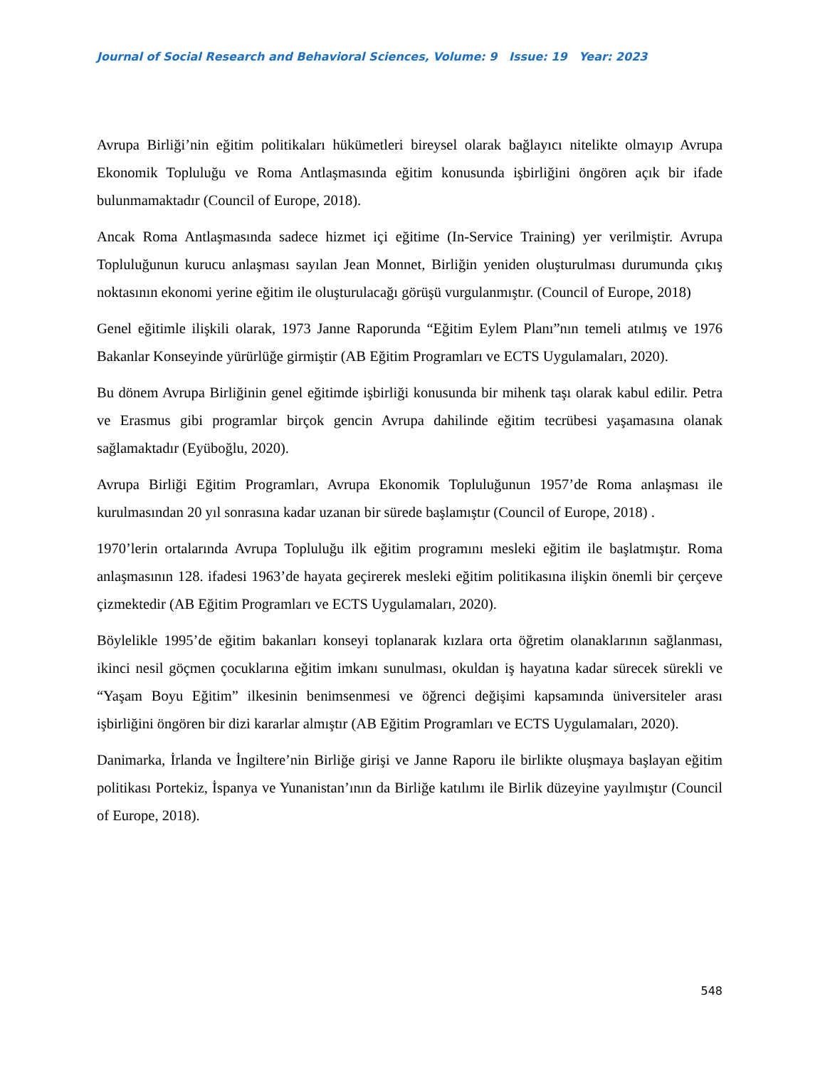Journal of Social Research and Behavioral Sciences, Volume: 9 Issue: 19 Year: 2023
Avrupa Birliği’nin eğitim politikaları hükümetleri bireysel olarak bağlayıcı nitelikte olmayıp Avrupa Ekonomik Topluluğu ve Roma Antlaşmasında eğitim konusunda işbirliğini öngören açık bir ifade bulunmamaktadır (Council of Europe, 2018).
Ancak Roma Antlaşmasında sadece hizmet içi eğitime (In-Service Training) yer verilmiştir. Avrupa Topluluğunun kurucu anlaşması sayılan Jean Monnet, Birliğin yeniden oluşturulması durumunda çıkış noktasının ekonomi yerine eğitim ile oluşturulacağı görüşü vurgulanmıştır. (Council of Europe, 2018)
Genel eğitimle ilişkili olarak, 1973 Janne Raporunda “Eğitim Eylem Planı”nın temeli atılmış ve 1976 Bakanlar Konseyinde yürürlüğe girmiştir (AB Eğitim Programları ve ECTS Uygulamaları, 2020).
Bu dönem Avrupa Birliğinin genel eğitimde işbirliği konusunda bir mihenk taşı olarak kabul edilir. Petra ve Erasmus gibi programlar birçok gencin Avrupa dahilinde eğitim tecrübesi yaşamasına olanak sağlamaktadır (Eyüboğlu, 2020).
Avrupa Birliği Eğitim Programları, Avrupa Ekonomik Topluluğunun 1957’de Roma anlaşması ile kurulmasından 20 yıl sonrasına kadar uzanan bir sürede başlamıştır (Council of Europe, 2018) .
1970’lerin ortalarında Avrupa Topluluğu ilk eğitim programını mesleki eğitim ile başlatmıştır. Roma anlaşmasının 128. ifadesi 1963’de hayata geçirerek mesleki eğitim politikasına ilişkin önemli bir çerçeve çizmektedir (AB Eğitim Programları ve ECTS Uygulamaları, 2020).
Böylelikle 1995’de eğitim bakanları konseyi toplanarak kızlara orta öğretim olanaklarının sağlanması, ikinci nesil göçmen çocuklarına eğitim imkanı sunulması, okuldan iş hayatına kadar sürecek sürekli ve “Yaşam Boyu Eğitim” ilkesinin benimsenmesi ve öğrenci değişimi kapsamında üniversiteler arası işbirliğini öngören bir dizi kararlar almıştır (AB Eğitim Programları ve ECTS Uygulamaları, 2020).
Danimarka, İrlanda ve İngiltere’nin Birliğe girişi ve Janne Raporu ile birlikte oluşmaya başlayan eğitim politikası Portekiz, İspanya ve Yunanistan’ının da Birliğe katılımı ile Birlik düzeyine yayılmıştır (Council of Europe, 2018).
548